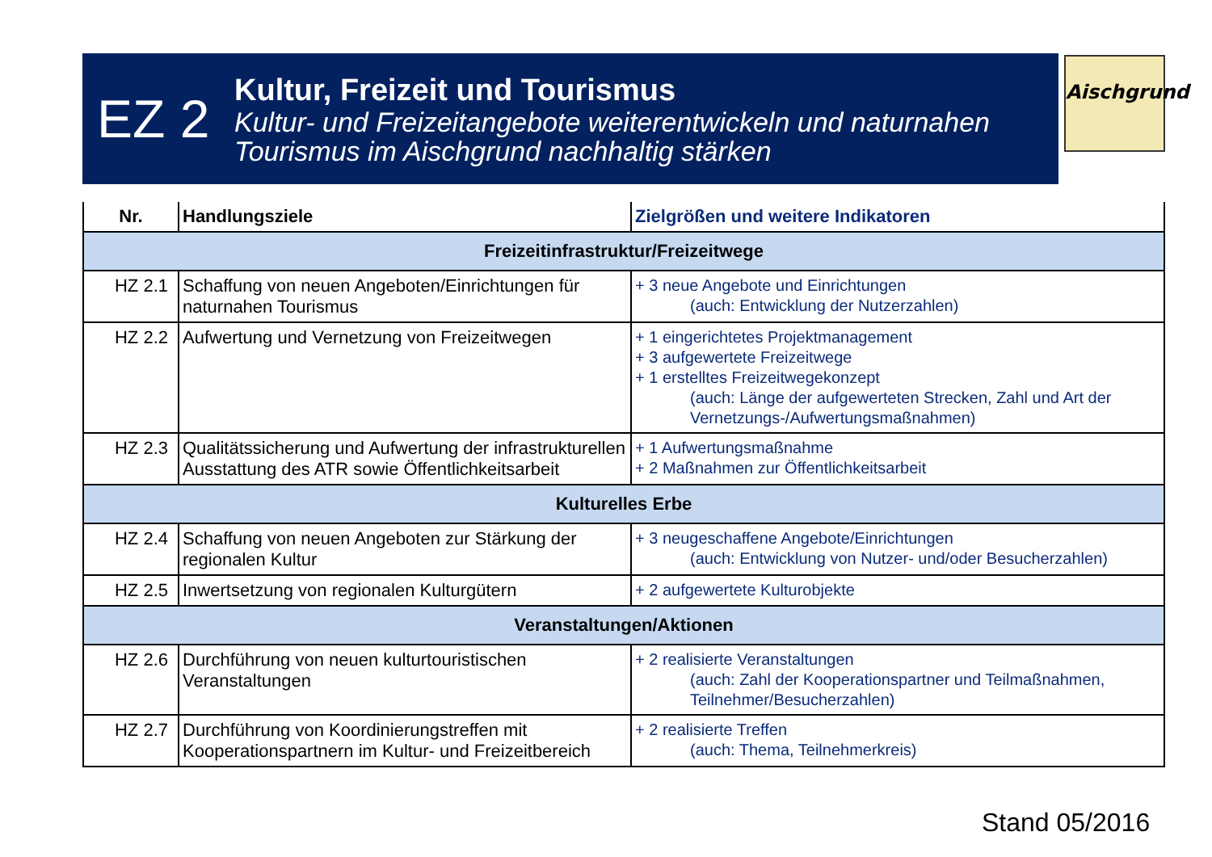EZ 2
Kultur, Freizeit und Tourismus
Kultur- und Freizeitangebote weiterentwickeln und naturnahen
Tourismus im Aischgrund nachhaltig stärken
Aischgrund
| Nr. | Handlungsziele | Zielgrößen und weitere Indikatoren |
| --- | --- | --- |
| Freizeitinfrastruktur/Freizeitwege | | |
| HZ 2.1 | Schaffung von neuen Angeboten/Einrichtungen für naturnahen Tourismus | + 3 neue Angebote und Einrichtungen (auch: Entwicklung der Nutzerzahlen) |
| HZ 2.2 | Aufwertung und Vernetzung von Freizeitwegen | + 1 eingerichtetes Projektmanagement + 3 aufgewertete Freizeitwege + 1 erstelltes Freizeitwegekonzept (auch: Länge der aufgewerteten Strecken, Zahl und Art der Vernetzungs-/Aufwertungsmaßnahmen) |
| HZ 2.3 | Qualitätssicherung und Aufwertung der infrastrukturellen Ausstattung des ATR sowie Öffentlichkeitsarbeit | + 1 Aufwertungsmaßnahme + 2 Maßnahmen zur Öffentlichkeitsarbeit |
| Kulturelles Erbe | | |
| HZ 2.4 | Schaffung von neuen Angeboten zur Stärkung der regionalen Kultur | + 3 neugeschaffene Angebote/Einrichtungen (auch: Entwicklung von Nutzer- und/oder Besucherzahlen) |
| HZ 2.5 | Inwertsetzung von regionalen Kulturgütern | + 2 aufgewertete Kulturobjekte |
| Veranstaltungen/Aktionen | | |
| HZ 2.6 | Durchführung von neuen kulturtouristischen Veranstaltungen | + 2 realisierte Veranstaltungen (auch: Zahl der Kooperationspartner und Teilmaßnahmen, Teilnehmer/Besucherzahlen) |
| HZ 2.7 | Durchführung von Koordinierungstreffen mit Kooperationspartnern im Kultur- und Freizeitbereich | + 2 realisierte Treffen (auch: Thema, Teilnehmerkreis) |
Stand 05/2016